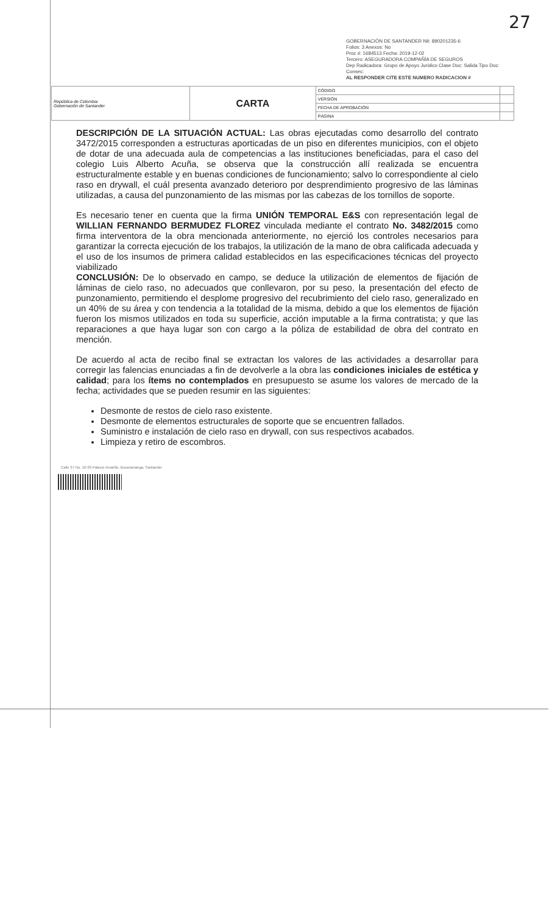27
GOBERNACIÓN DE SANTANDER Nit: 890201235-6
Folios: 3 Anexos: No
Proc #: 1684513 Fecha: 2019-12-02
Tercero: ASEGURADORA COMPAÑÍA DE SEGUROS
Dep Radicadora: Grupo de Apoyo Juridico Clase Doc: Salida Tipo Doc:
Consec:
AL RESPONDER CITE ESTE NUMERO RADICACION #
| República de Colombia Gobernación de Santander | CARTA | CÓDIGO | |
| | | VERSIÓN | |
| | | FECHA DE APROBACIÓN | |
| | | PÁGINA | |
DESCRIPCIÓN DE LA SITUACIÓN ACTUAL: Las obras ejecutadas como desarrollo del contrato 3472/2015 corresponden a estructuras aporticadas de un piso en diferentes municipios, con el objeto de dotar de una adecuada aula de competencias a las instituciones beneficiadas, para el caso del colegio Luis Alberto Acuña, se observa que la construcción allí realizada se encuentra estructuralmente estable y en buenas condiciones de funcionamiento; salvo lo correspondiente al cielo raso en drywall, el cuál presenta avanzado deterioro por desprendimiento progresivo de las láminas utilizadas, a causa del punzonamiento de las mismas por las cabezas de los tornillos de soporte.
Es necesario tener en cuenta que la firma UNIÓN TEMPORAL E&S con representación legal de WILLIAN FERNANDO BERMUDEZ FLOREZ vinculada mediante el contrato No. 3482/2015 como firma interventora de la obra mencionada anteriormente, no ejerció los controles necesarios para garantizar la correcta ejecución de los trabajos, la utilización de la mano de obra calificada adecuada y el uso de los insumos de primera calidad establecidos en las especificaciones técnicas del proyecto viabilizado
CONCLUSIÓN: De lo observado en campo, se deduce la utilización de elementos de fijación de láminas de cielo raso, no adecuados que conllevaron, por su peso, la presentación del efecto de punzonamiento, permitiendo el desplome progresivo del recubrimiento del cielo raso, generalizado en un 40% de su área y con tendencia a la totalidad de la misma, debido a que los elementos de fijación fueron los mismos utilizados en toda su superficie, acción imputable a la firma contratista; y que las reparaciones a que haya lugar son con cargo a la póliza de estabilidad de obra del contrato en mención.
De acuerdo al acta de recibo final se extractan los valores de las actividades a desarrollar para corregir las falencias enunciadas a fin de devolverle a la obra las condiciones iniciales de estética y calidad; para los ítems no contemplados en presupuesto se asume los valores de mercado de la fecha; actividades que se pueden resumir en las siguientes:
Desmonte de restos de cielo raso existente.
Desmonte de elementos estructurales de soporte que se encuentren fallados.
Suministro e instalación de cielo raso en drywall, con sus respectivos acabados.
Limpieza y retiro de escombros.
Calle 37 No. 10-30 Palacio Amarillo, Bucaramanga, Santander